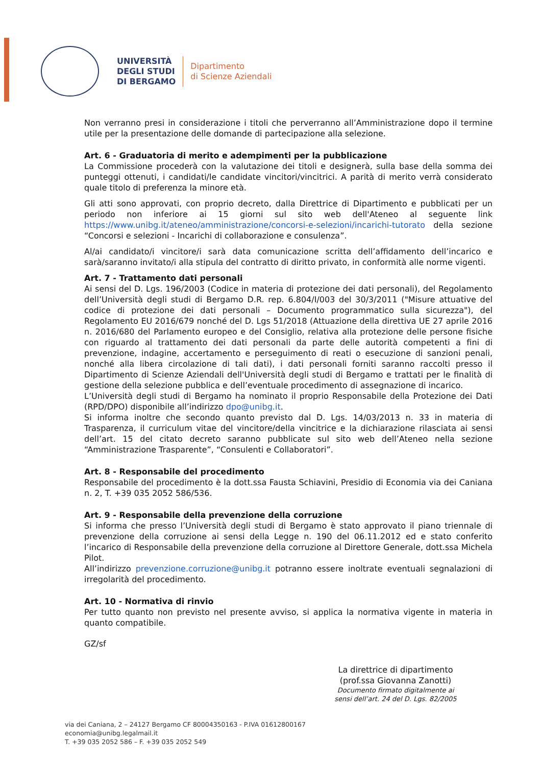UNIVERSITÀ
DEGLI STUDI
DI BERGAMO
Dipartimento
di Scienze Aziendali
Non verranno presi in considerazione i titoli che perverranno all’Amministrazione dopo il termine utile per la presentazione delle domande di partecipazione alla selezione.
Art. 6 - Graduatoria di merito e adempimenti per la pubblicazione
La Commissione procederà con la valutazione dei titoli e designerà, sulla base della somma dei punteggi ottenuti, i candidati/le candidate vincitori/vincitrici. A parità di merito verrà considerato quale titolo di preferenza la minore età.
Gli atti sono approvati, con proprio decreto, dalla Direttrice di Dipartimento e pubblicati per un periodo non inferiore ai 15 giorni sul sito web dell'Ateneo al seguente link https://www.unibg.it/ateneo/amministrazione/concorsi-e-selezioni/incarichi-tutorato della sezione “Concorsi e selezioni - Incarichi di collaborazione e consulenza”.
Al/ai candidato/i vincitore/i sarà data comunicazione scritta dell’affidamento dell’incarico e sarà/saranno invitato/i alla stipula del contratto di diritto privato, in conformità alle norme vigenti.
Art. 7 - Trattamento dati personali
Ai sensi del D. Lgs. 196/2003 (Codice in materia di protezione dei dati personali), del Regolamento dell’Università degli studi di Bergamo D.R. rep. 6.804/I/003 del 30/3/2011 ("Misure attuative del codice di protezione dei dati personali – Documento programmatico sulla sicurezza"), del Regolamento EU 2016/679 nonché del D. Lgs 51/2018 (Attuazione della direttiva UE 27 aprile 2016 n. 2016/680 del Parlamento europeo e del Consiglio, relativa alla protezione delle persone fisiche con riguardo al trattamento dei dati personali da parte delle autorità competenti a fini di prevenzione, indagine, accertamento e perseguimento di reati o esecuzione di sanzioni penali, nonché alla libera circolazione di tali dati), i dati personali forniti saranno raccolti presso il Dipartimento di Scienze Aziendali dell'Università degli studi di Bergamo e trattati per le finalità di gestione della selezione pubblica e dell’eventuale procedimento di assegnazione di incarico.
L’Università degli studi di Bergamo ha nominato il proprio Responsabile della Protezione dei Dati (RPD/DPO) disponibile all’indirizzo dpo@unibg.it.
Si informa inoltre che secondo quanto previsto dal D. Lgs. 14/03/2013 n. 33 in materia di Trasparenza, il curriculum vitae del vincitore/della vincitrice e la dichiarazione rilasciata ai sensi dell’art. 15 del citato decreto saranno pubblicate sul sito web dell’Ateneo nella sezione “Amministrazione Trasparente”, “Consulenti e Collaboratori”.
Art. 8 - Responsabile del procedimento
Responsabile del procedimento è la dott.ssa Fausta Schiavini, Presidio di Economia via dei Caniana n. 2, T. +39 035 2052 586/536.
Art. 9 - Responsabile della prevenzione della corruzione
Si informa che presso l’Università degli studi di Bergamo è stato approvato il piano triennale di prevenzione della corruzione ai sensi della Legge n. 190 del 06.11.2012 ed e stato conferito l’incarico di Responsabile della prevenzione della corruzione al Direttore Generale, dott.ssa Michela Pilot.
All’indirizzo prevenzione.corruzione@unibg.it potranno essere inoltrate eventuali segnalazioni di irregolarità del procedimento.
Art. 10 - Normativa di rinvio
Per tutto quanto non previsto nel presente avviso, si applica la normativa vigente in materia in quanto compatibile.
GZ/sf
La direttrice di dipartimento
(prof.ssa Giovanna Zanotti)
Documento firmato digitalmente ai sensi dell’art. 24 del D. Lgs. 82/2005
via dei Caniana, 2 – 24127 Bergamo CF 80004350163 - P.IVA 01612800167
economia@unibg.legalmail.it
T. +39 035 2052 586 – F. +39 035 2052 549